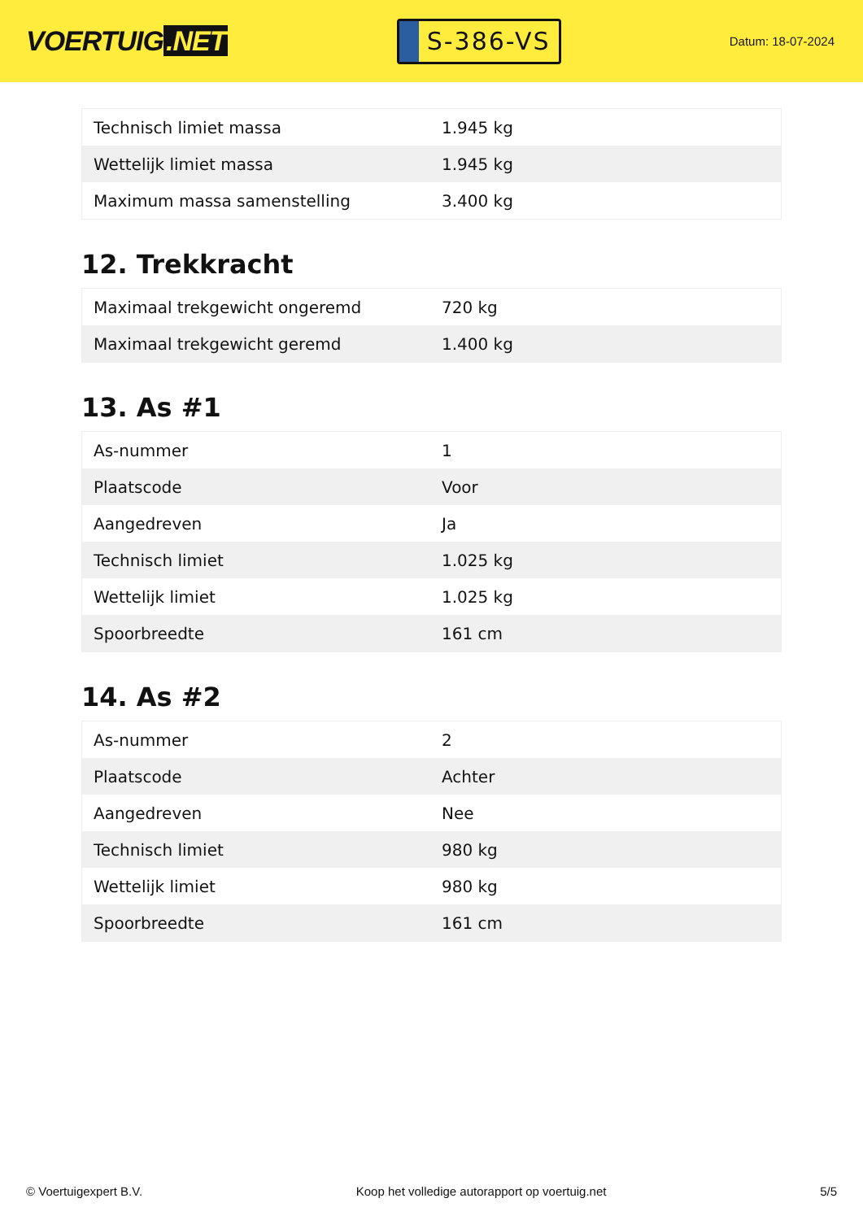VOERTUIG.NET
S-386-VS
Datum: 18-07-2024
| Technisch limiet massa | 1.945 kg |
| Wettelijk limiet massa | 1.945 kg |
| Maximum massa samenstelling | 3.400 kg |
12. Trekkracht
| Maximaal trekgewicht ongeremd | 720 kg |
| Maximaal trekgewicht geremd | 1.400 kg |
13. As #1
| As-nummer | 1 |
| Plaatscode | Voor |
| Aangedreven | Ja |
| Technisch limiet | 1.025 kg |
| Wettelijk limiet | 1.025 kg |
| Spoorbreedte | 161 cm |
14. As #2
| As-nummer | 2 |
| Plaatscode | Achter |
| Aangedreven | Nee |
| Technisch limiet | 980 kg |
| Wettelijk limiet | 980 kg |
| Spoorbreedte | 161 cm |
© Voertuigexpert B.V. Koop het volledige autorapport op voertuig.net 5/5